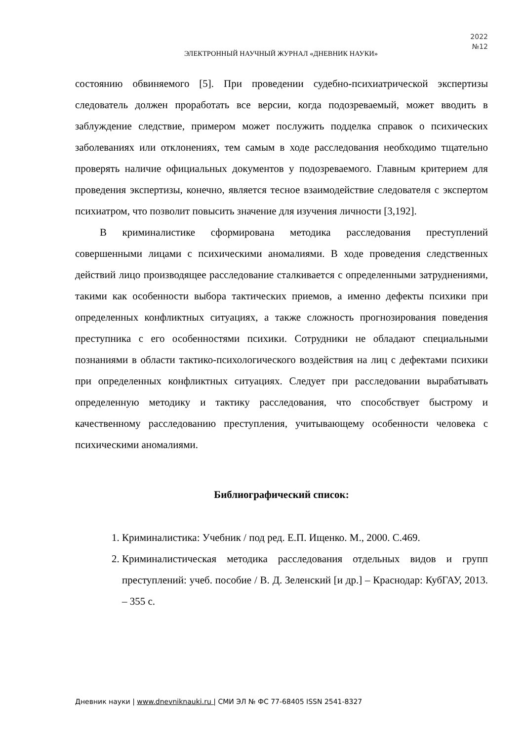2022
№12
ЭЛЕКТРОННЫЙ НАУЧНЫЙ ЖУРНАЛ «ДНЕВНИК НАУКИ»
состоянию обвиняемого [5]. При проведении судебно-психиатрической экспертизы следователь должен проработать все версии, когда подозреваемый, может вводить в заблуждение следствие, примером может послужить подделка справок о психических заболеваниях или отклонениях, тем самым в ходе расследования необходимо тщательно проверять наличие официальных документов у подозреваемого. Главным критерием для проведения экспертизы, конечно, является тесное взаимодействие следователя с экспертом психиатром, что позволит повысить значение для изучения личности [3,192].
В криминалистике сформирована методика расследования преступлений совершенными лицами с психическими аномалиями. В ходе проведения следственных действий лицо производящее расследование сталкивается с определенными затруднениями, такими как особенности выбора тактических приемов, а именно дефекты психики при определенных конфликтных ситуациях, а также сложность прогнозирования поведения преступника с его особенностями психики. Сотрудники не обладают специальными познаниями в области тактико-психологического воздействия на лиц с дефектами психики при определенных конфликтных ситуациях. Следует при расследовании вырабатывать определенную методику и тактику расследования, что способствует быстрому и качественному расследованию преступления, учитывающему особенности человека с психическими аномалиями.
Библиографический список:
1. Криминалистика: Учебник / под ред. Е.П. Ищенко. М., 2000. С.469.
2. Криминалистическая методика расследования отдельных видов и групп преступлений: учеб. пособие / В. Д. Зеленский [и др.] – Краснодар: КубГАУ, 2013. – 355 с.
Дневник науки | www.dnevniknauki.ru | СМИ ЭЛ № ФС 77-68405 ISSN 2541-8327